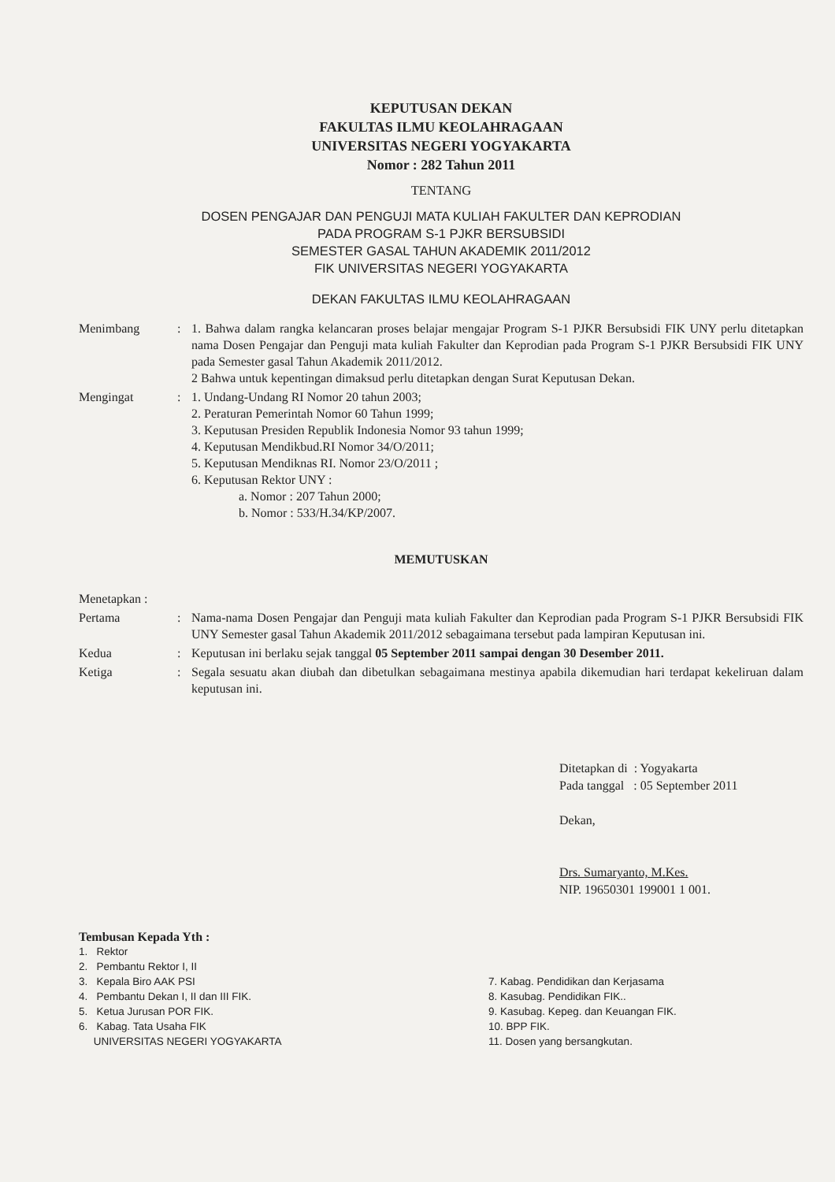KEPUTUSAN DEKAN
FAKULTAS ILMU KEOLAHRAGAAN
UNIVERSITAS NEGERI YOGYAKARTA
Nomor : 282 Tahun 2011
TENTANG
DOSEN PENGAJAR DAN PENGUJI MATA KULIAH FAKULTER DAN KEPRODIAN
PADA PROGRAM S-1 PJKR BERSUBSIDI
SEMESTER GASAL TAHUN AKADEMIK 2011/2012
FIK UNIVERSITAS NEGERI YOGYAKARTA
DEKAN FAKULTAS ILMU KEOLAHRAGAAN
Menimbang : 1. Bahwa dalam rangka kelancaran proses belajar mengajar Program S-1 PJKR Bersubsidi FIK UNY perlu ditetapkan nama Dosen Pengajar dan Penguji mata kuliah Fakulter dan Keprodian pada Program S-1 PJKR Bersubsidi FIK UNY pada Semester gasal Tahun Akademik 2011/2012.
2 Bahwa untuk kepentingan dimaksud perlu ditetapkan dengan Surat Keputusan Dekan.
Mengingat : 1. Undang-Undang RI Nomor 20 tahun 2003;
2. Peraturan Pemerintah Nomor 60 Tahun 1999;
3. Keputusan Presiden Republik Indonesia Nomor 93 tahun 1999;
4. Keputusan Mendikbud.RI Nomor 34/O/2011;
5. Keputusan Mendiknas RI. Nomor 23/O/2011 ;
6. Keputusan Rektor UNY :
a. Nomor : 207 Tahun 2000;
b. Nomor : 533/H.34/KP/2007.
MEMUTUSKAN
Menetapkan :
Pertama : Nama-nama Dosen Pengajar dan Penguji mata kuliah Fakulter dan Keprodian pada Program S-1 PJKR Bersubsidi FIK UNY Semester gasal Tahun Akademik 2011/2012 sebagaimana tersebut pada lampiran Keputusan ini.
Kedua : Keputusan ini berlaku sejak tanggal 05 September 2011 sampai dengan 30 Desember 2011.
Ketiga : Segala sesuatu akan diubah dan dibetulkan sebagaimana mestinya apabila dikemudian hari terdapat kekeliruan dalam keputusan ini.
Ditetapkan di : Yogyakarta
Pada tanggal : 05 September 2011
Dekan,
Drs. Sumaryanto, M.Kes.
NIP. 19650301 199001 1 001.
Tembusan Kepada Yth :
1. Rektor
2. Pembantu Rektor I, II
3. Kepala Biro AAK PSI
4. Pembantu Dekan I, II dan III FIK.
5. Ketua Jurusan POR FIK.
6. Kabag. Tata Usaha FIK
UNIVERSITAS NEGERI YOGYAKARTA
7. Kabag. Pendidikan dan Kerjasama
8. Kasubag. Pendidikan FIK..
9. Kasubag. Kepeg. dan Keuangan FIK.
10. BPP FIK.
11. Dosen yang bersangkutan.